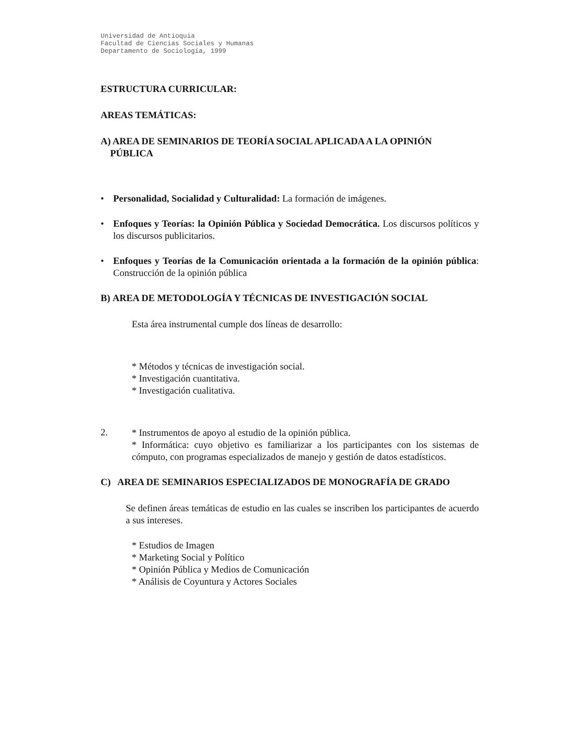Universidad de Antioquia
Facultad de Ciencias Sociales y Humanas
Departamento de Sociología, 1999
ESTRUCTURA CURRICULAR:
AREAS TEMÁTICAS:
A) AREA DE SEMINARIOS DE TEORÍA SOCIAL APLICADA A LA OPINIÓN
PÚBLICA
• Personalidad, Socialidad y Culturalidad: La formación de imágenes.
• Enfoques y Teorías: la Opinión Pública y Sociedad Democrática. Los discursos políticos y los discursos publicitarios.
• Enfoques y Teorías de la Comunicación orientada a la formación de la opinión pública: Construcción de la opinión pública
B) AREA DE METODOLOGÍA Y TÉCNICAS DE INVESTIGACIÓN SOCIAL
Esta área instrumental cumple dos líneas de desarrollo:
* Métodos y técnicas de investigación social.
* Investigación cuantitativa.
* Investigación cualitativa.
2.
* Instrumentos de apoyo al estudio de la opinión pública.
* Informática: cuyo objetivo es familiarizar a los participantes con los sistemas de cómputo, con programas especializados de manejo y gestión de datos estadísticos.
C) AREA DE SEMINARIOS ESPECIALIZADOS DE MONOGRAFÍA DE GRADO
Se definen áreas temáticas de estudio en las cuales se inscriben los participantes de acuerdo a sus intereses.
* Estudios de Imagen
* Marketing Social y Político
* Opinión Pública y Medios de Comunicación
* Análisis de Coyuntura y Actores Sociales